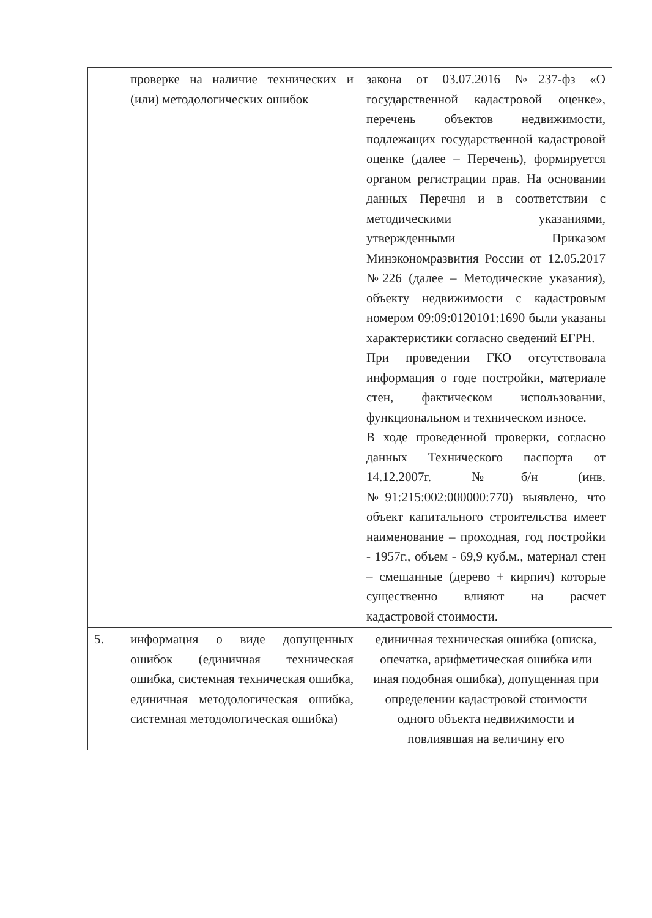| | проверке на наличие технических и (или) методологических ошибок | закона от 03.07.2016 №237-фз «О государственной кадастровой оценке», перечень объектов недвижимости, подлежащих государственной кадастровой оценке (далее – Перечень), формируется органом регистрации прав. На основании данных Перечня и в соответствии с методическими указаниями, утвержденными Приказом Минэкономразвития России от 12.05.2017 №226 (далее – Методические указания), объекту недвижимости с кадастровым номером 09:09:0120101:1690 были указаны характеристики согласно сведений ЕГРН. При проведении ГКО отсутствовала информация о годе постройки, материале стен, фактическом использовании, функциональном и техническом износе. В ходе проведенной проверки, согласно данных Технического паспорта от 14.12.2007г. №б/н (инв. №91:215:002:000000:770) выявлено, что объект капитального строительства имеет наименование – проходная, год постройки - 1957г., объем - 69,9 куб.м., материал стен – смешанные (дерево + кирпич) которые существенно влияют на расчет кадастровой стоимости. |
| 5. | информация о виде допущенных ошибок (единичная техническая ошибка, системная техническая ошибка, единичная методологическая ошибка, системная методологическая ошибка) | единичная техническая ошибка (описка, опечатка, арифметическая ошибка или иная подобная ошибка), допущенная при определении кадастровой стоимости одного объекта недвижимости и повлиявшая на величину его |